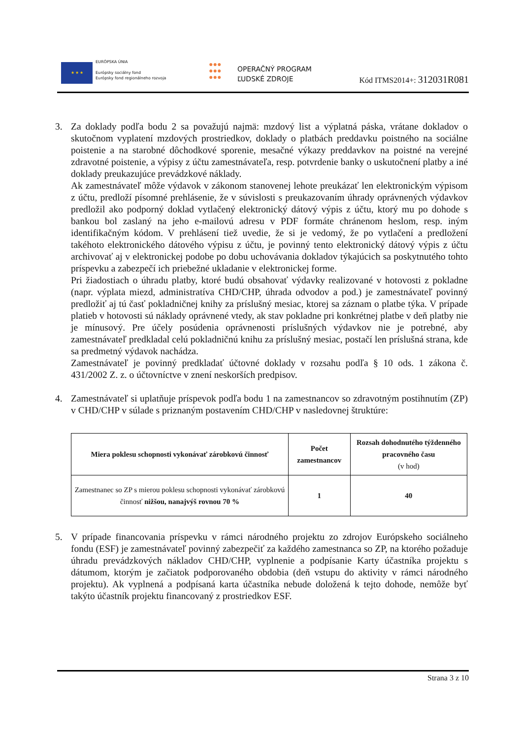★ ★ ★
EURÓPSKA ÚNIA
Európsky sociálny fond
Európsky fond regionálneho rozvoja
●●●
●●●
●●●
OPERAČNÝ PROGRAM
ĽUDSKÉ ZDROJE
Kód ITMS2014+: 312031R081
3. Za doklady podľa bodu 2 sa považujú najmä: mzdový list a výplatná páska, vrátane dokladov o skutočnom vyplatení mzdových prostriedkov, doklady o platbách preddavku poistného na sociálne poistenie a na starobné dôchodkové sporenie, mesačné výkazy preddavkov na poistné na verejné zdravotné poistenie, a výpisy z účtu zamestnávateľa, resp. potvrdenie banky o uskutočnení platby a iné doklady preukazujúce prevádzkové náklady.
Ak zamestnávateľ môže výdavok v zákonom stanovenej lehote preukázať len elektronickým výpisom z účtu, predloží písomné prehlásenie, že v súvislosti s preukazovaním úhrady oprávnených výdavkov predložil ako podporný doklad vytlačený elektronický dátový výpis z účtu, ktorý mu po dohode s bankou bol zaslaný na jeho e-mailovú adresu v PDF formáte chránenom heslom, resp. iným identifikačným kódom. V prehlásení tiež uvedie, že si je vedomý, že po vytlačení a predložení takéhoto elektronického dátového výpisu z účtu, je povinný tento elektronický dátový výpis z účtu archivovať aj v elektronickej podobe po dobu uchovávania dokladov týkajúcich sa poskytnutého tohto príspevku a zabezpečí ich priebežné ukladanie v elektronickej forme.
Pri žiadostiach o úhradu platby, ktoré budú obsahovať výdavky realizované v hotovosti z pokladne (napr. výplata miezd, administratíva CHD/CHP, úhrada odvodov a pod.) je zamestnávateľ povinný predložiť aj tú časť pokladničnej knihy za príslušný mesiac, ktorej sa záznam o platbe týka. V prípade platieb v hotovosti sú náklady oprávnené vtedy, ak stav pokladne pri konkrétnej platbe v deň platby nie je mínusový. Pre účely posúdenia oprávnenosti príslušných výdavkov nie je potrebné, aby zamestnávateľ predkladal celú pokladničnú knihu za príslušný mesiac, postačí len príslušná strana, kde sa predmetný výdavok nachádza.
Zamestnávateľ je povinný predkladať účtovné doklady v rozsahu podľa § 10 ods. 1 zákona č. 431/2002 Z. z. o účtovníctve v znení neskorších predpisov.
4. Zamestnávateľ si uplatňuje príspevok podľa bodu 1 na zamestnancov so zdravotným postihnutím (ZP) v CHD/CHP v súlade s priznaným postavením CHD/CHP v nasledovnej štruktúre:
| Miera poklesu schopnosti vykonávať zárobkovú činnosť | Počet zamestnancov | Rozsah dohodnutého týždenného pracovného času (v hod) |
| --- | --- | --- |
| Zamestnanec so ZP s mierou poklesu schopnosti vykonávať zárobkovú činnosť nižšou, nanajvýš rovnou 70 % | 1 | 40 |
5. V prípade financovania príspevku v rámci národného projektu zo zdrojov Európskeho sociálneho fondu (ESF) je zamestnávateľ povinný zabezpečiť za každého zamestnanca so ZP, na ktorého požaduje úhradu prevádzkových nákladov CHD/CHP, vyplnenie a podpísanie Karty účastníka projektu s dátumom, ktorým je začiatok podporovaného obdobia (deň vstupu do aktivity v rámci národného projektu). Ak vyplnená a podpísaná karta účastníka nebude doložená k tejto dohode, nemôže byť takýto účastník projektu financovaný z prostriedkov ESF.
Strana 3 z 10